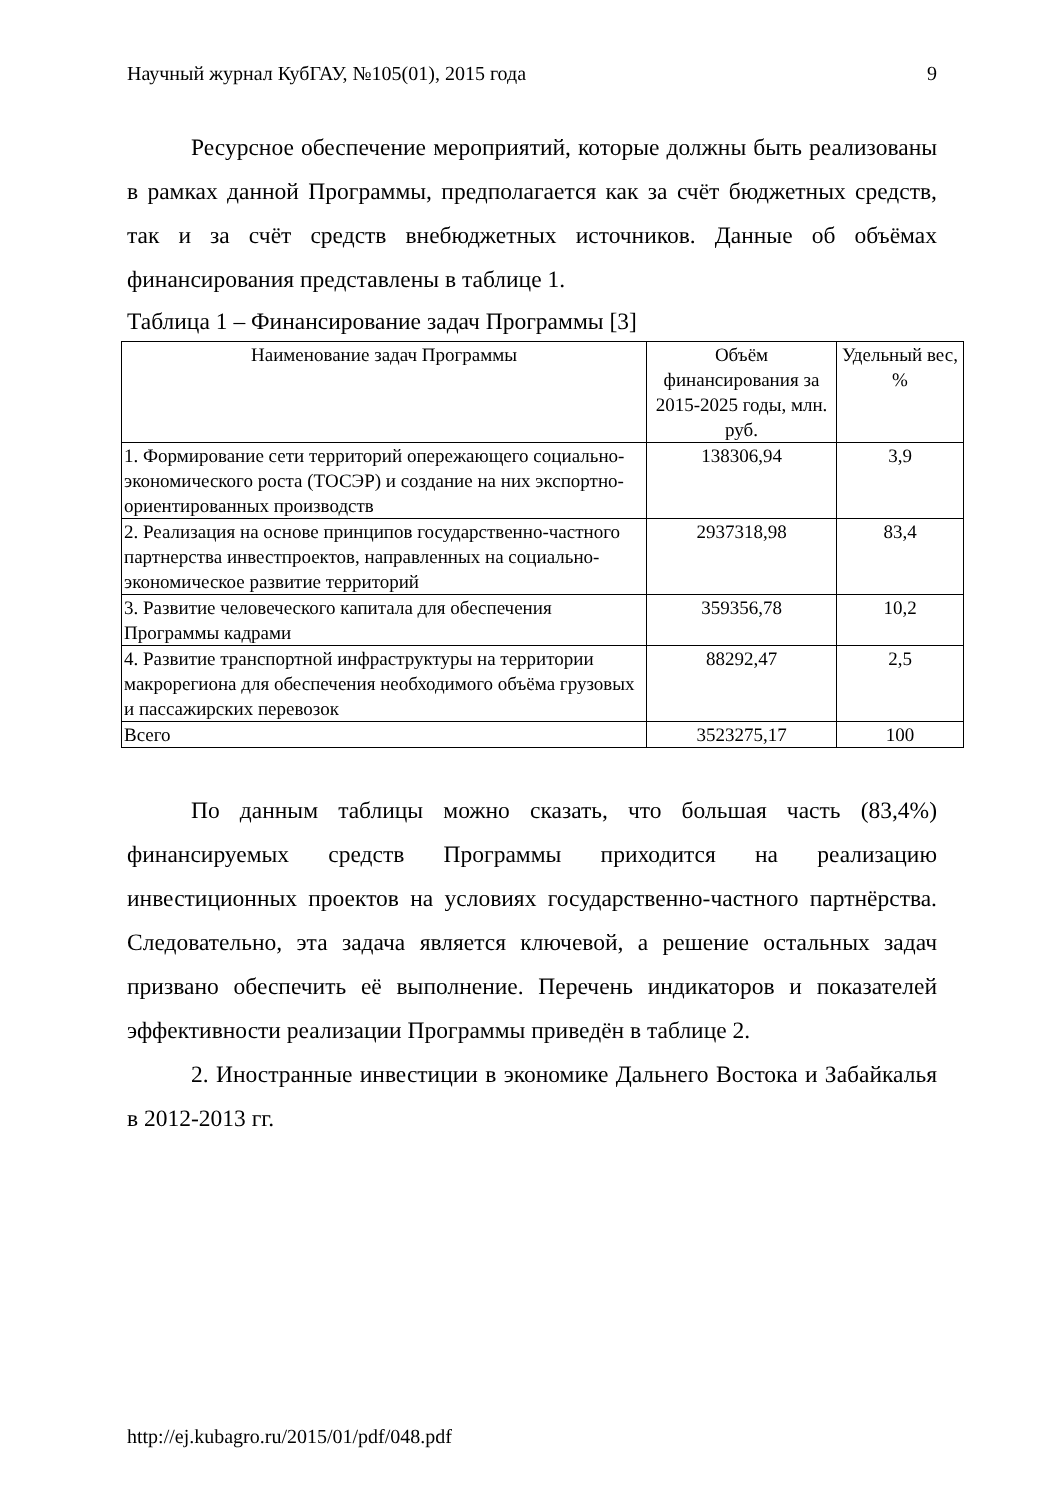Научный журнал КубГАУ, №105(01), 2015 года 9
Ресурсное обеспечение мероприятий, которые должны быть реализованы в рамках данной Программы, предполагается как за счёт бюджетных средств, так и за счёт средств внебюджетных источников. Данные об объёмах финансирования представлены в таблице 1.
Таблица 1 – Финансирование задач Программы [3]
| Наименование задач Программы | Объём финансирования за 2015-2025 годы, млн. руб. | Удельный вес, % |
| --- | --- | --- |
| 1. Формирование сети территорий опережающего социально-экономического роста (ТОСЭР) и создание на них экспортно-ориентированных производств | 138306,94 | 3,9 |
| 2. Реализация на основе принципов государственно-частного партнерства инвестпроектов, направленных на социально-экономическое развитие территорий | 2937318,98 | 83,4 |
| 3. Развитие человеческого капитала для обеспечения Программы кадрами | 359356,78 | 10,2 |
| 4. Развитие транспортной инфраструктуры на территории макрорегиона для обеспечения необходимого объёма грузовых и пассажирских перевозок | 88292,47 | 2,5 |
| Всего | 3523275,17 | 100 |
По данным таблицы можно сказать, что большая часть (83,4%) финансируемых средств Программы приходится на реализацию инвестиционных проектов на условиях государственно-частного партнёрства. Следовательно, эта задача является ключевой, а решение остальных задач призвано обеспечить её выполнение. Перечень индикаторов и показателей эффективности реализации Программы приведён в таблице 2.
2. Иностранные инвестиции в экономике Дальнего Востока и Забайкалья в 2012-2013 гг.
http://ej.kubagro.ru/2015/01/pdf/048.pdf